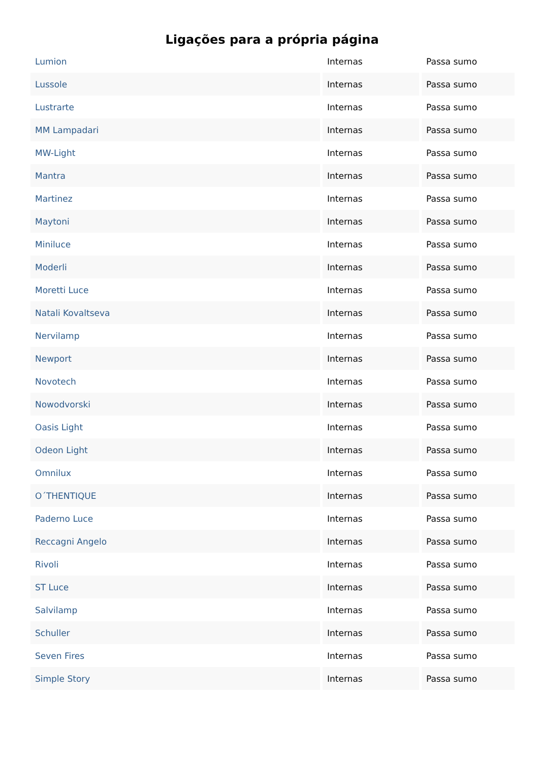Ligações para a própria página
| Lumion | Internas | Passa sumo |
| Lussole | Internas | Passa sumo |
| Lustrarte | Internas | Passa sumo |
| MM Lampadari | Internas | Passa sumo |
| MW-Light | Internas | Passa sumo |
| Mantra | Internas | Passa sumo |
| Martinez | Internas | Passa sumo |
| Maytoni | Internas | Passa sumo |
| Miniluce | Internas | Passa sumo |
| Moderli | Internas | Passa sumo |
| Moretti Luce | Internas | Passa sumo |
| Natali Kovaltseva | Internas | Passa sumo |
| Nervilamp | Internas | Passa sumo |
| Newport | Internas | Passa sumo |
| Novotech | Internas | Passa sumo |
| Nowodvorski | Internas | Passa sumo |
| Oasis Light | Internas | Passa sumo |
| Odeon Light | Internas | Passa sumo |
| Omnilux | Internas | Passa sumo |
| O´THENTIQUE | Internas | Passa sumo |
| Paderno Luce | Internas | Passa sumo |
| Reccagni Angelo | Internas | Passa sumo |
| Rivoli | Internas | Passa sumo |
| ST Luce | Internas | Passa sumo |
| Salvilamp | Internas | Passa sumo |
| Schuller | Internas | Passa sumo |
| Seven Fires | Internas | Passa sumo |
| Simple Story | Internas | Passa sumo |